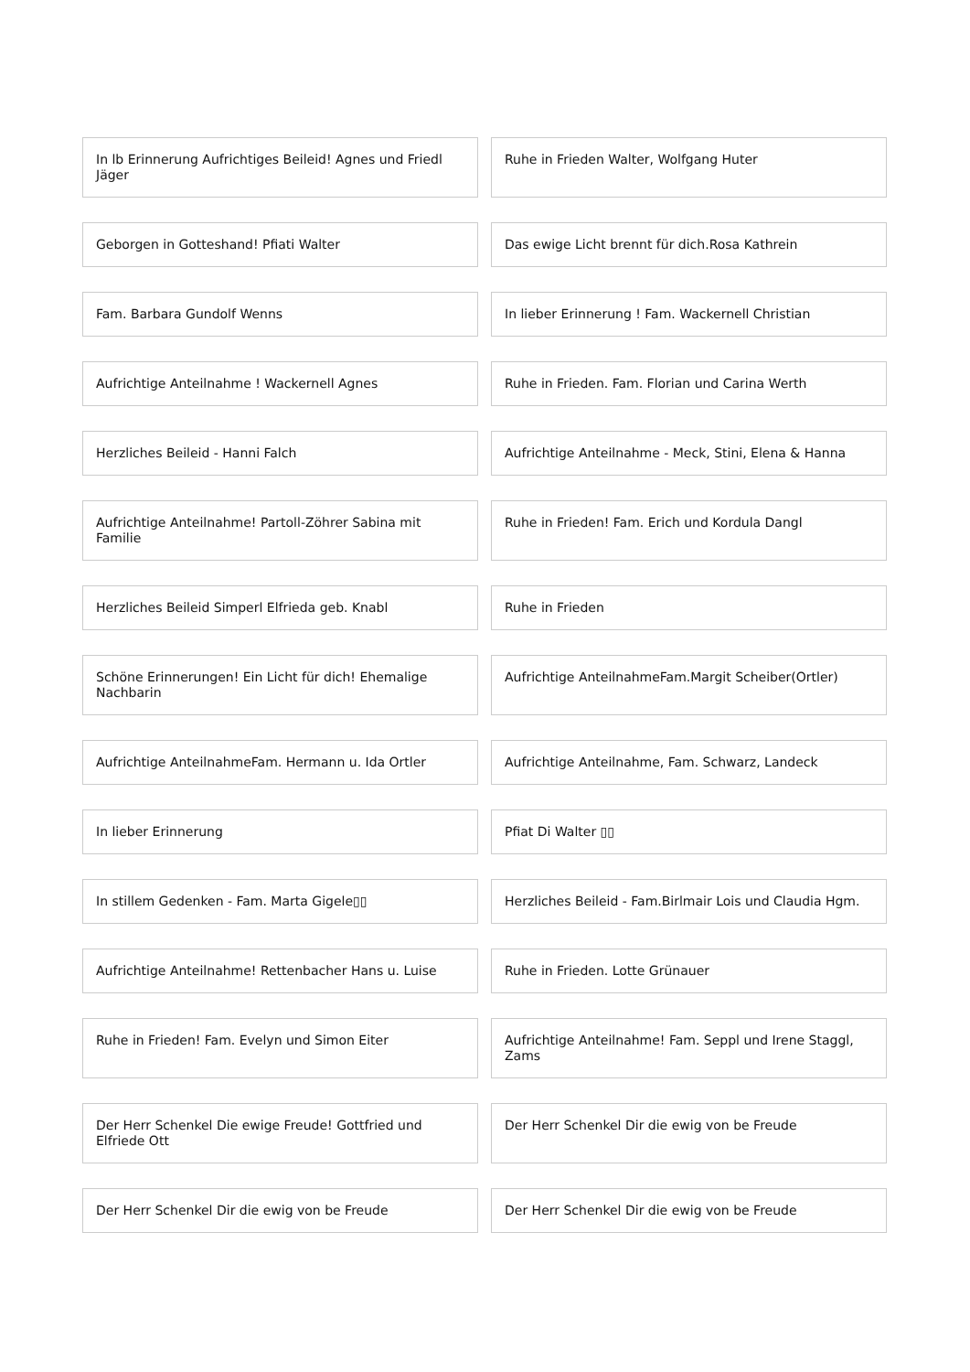In lb Erinnerung Aufrichtiges Beileid! Agnes und Friedl Jäger
Ruhe in Frieden Walter, Wolfgang Huter
Geborgen in Gotteshand! Pfiati Walter
Das ewige Licht brennt für dich.Rosa Kathrein
Fam. Barbara Gundolf Wenns In lieber Erinnerung ! Fam. Wackernell Christian
Aufrichtige Anteilnahme ! Wackernell Agnes
Ruhe in Frieden. Fam. Florian und Carina Werth
Herzliches Beileid - Hanni Falch
Aufrichtige Anteilnahme - Meck, Stini, Elena & Hanna
Aufrichtige Anteilnahme! Partoll-Zöhrer Sabina mit Familie
Ruhe in Frieden! Fam. Erich und Kordula Dangl
Herzliches Beileid Simperl Elfrieda geb. Knabl
Ruhe in Frieden
Schöne Erinnerungen! Ein Licht für dich! Ehemalige Nachbarin
Aufrichtige AnteilnahmeFam.Margit Scheiber(Ortler)
Aufrichtige AnteilnahmeFam. Hermann u. Ida Ortler
Aufrichtige Anteilnahme, Fam. Schwarz, Landeck
In lieber Erinnerung Pfiat Di Walter ▯▯
In stillem Gedenken - Fam. Marta Gigele▯▯
Herzliches Beileid - Fam.Birlmair Lois und Claudia Hgm.
Aufrichtige Anteilnahme! Rettenbacher Hans u. Luise
Ruhe in Frieden. Lotte Grünauer
Ruhe in Frieden! Fam. Evelyn und Simon Eiter
Aufrichtige Anteilnahme! Fam. Seppl und Irene Staggl, Zams
Der Herr Schenkel Die ewige Freude! Gottfried und Elfriede Ott
Der Herr Schenkel Dir die ewig von be Freude
Der Herr Schenkel Dir die ewig von be Freude
Der Herr Schenkel Dir die ewig von be Freude